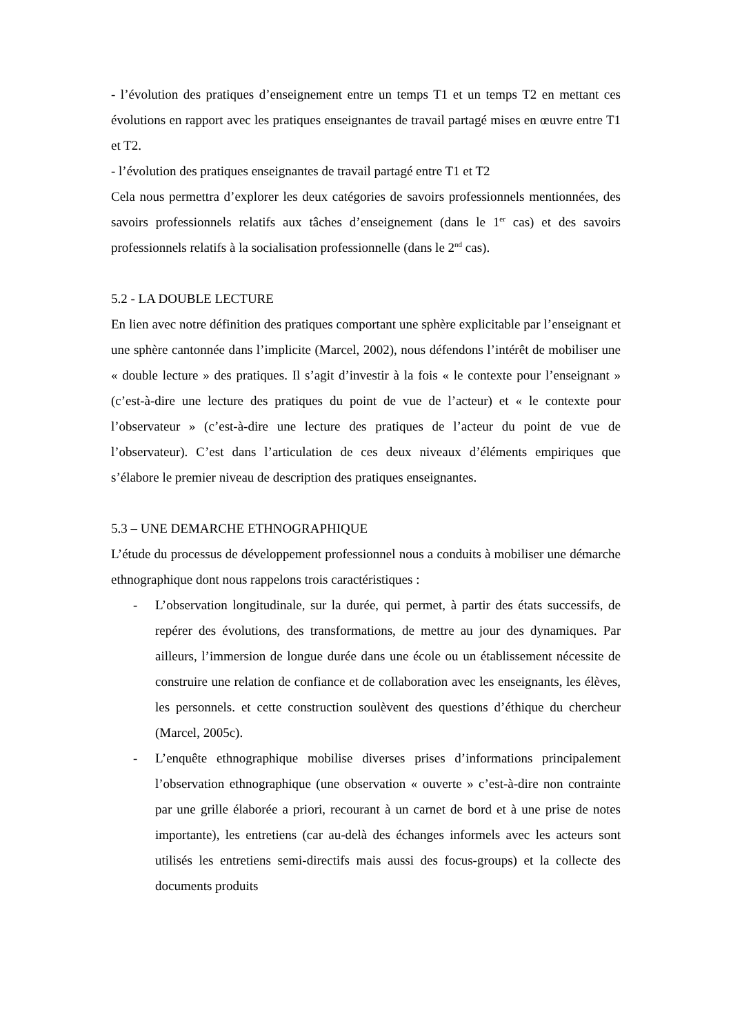- l’évolution des pratiques d’enseignement entre un temps T1 et un temps T2 en mettant ces évolutions en rapport avec les pratiques enseignantes de travail partagé mises en œuvre entre T1 et T2.
- l’évolution des pratiques enseignantes de travail partagé entre T1 et T2
Cela nous permettra d’explorer les deux catégories de savoirs professionnels mentionnées, des savoirs professionnels relatifs aux tâches d’enseignement (dans le 1<sup>er</sup> cas) et des savoirs professionnels relatifs à la socialisation professionnelle (dans le 2<sup>nd</sup> cas).
5.2 - LA DOUBLE LECTURE
En lien avec notre définition des pratiques comportant une sphère explicitable par l’enseignant et une sphère cantonnée dans l’implicite (Marcel, 2002), nous défendons l’intérêt de mobiliser une « double lecture » des pratiques. Il s’agit d’investir à la fois « le contexte pour l’enseignant » (c’est-à-dire une lecture des pratiques du point de vue de l’acteur) et « le contexte pour l’observateur » (c’est-à-dire une lecture des pratiques de l’acteur du point de vue de l’observateur). C’est dans l’articulation de ces deux niveaux d’éléments empiriques que s’élabore le premier niveau de description des pratiques enseignantes.
5.3 – UNE DEMARCHE ETHNOGRAPHIQUE
L’étude du processus de développement professionnel nous a conduits à mobiliser une démarche ethnographique dont nous rappelons trois caractéristiques :
- L’observation longitudinale, sur la durée, qui permet, à partir des états successifs, de repérer des évolutions, des transformations, de mettre au jour des dynamiques. Par ailleurs, l’immersion de longue durée dans une école ou un établissement nécessite de construire une relation de confiance et de collaboration avec les enseignants, les élèves, les personnels. et cette construction soulèvent des questions d’éthique du chercheur (Marcel, 2005c).
- L’enquête ethnographique mobilise diverses prises d’informations principalement l’observation ethnographique (une observation « ouverte » c’est-à-dire non contrainte par une grille élaborée a priori, recourant à un carnet de bord et à une prise de notes importante), les entretiens (car au-delà des échanges informels avec les acteurs sont utilisés les entretiens semi-directifs mais aussi des focus-groups) et la collecte des documents produits